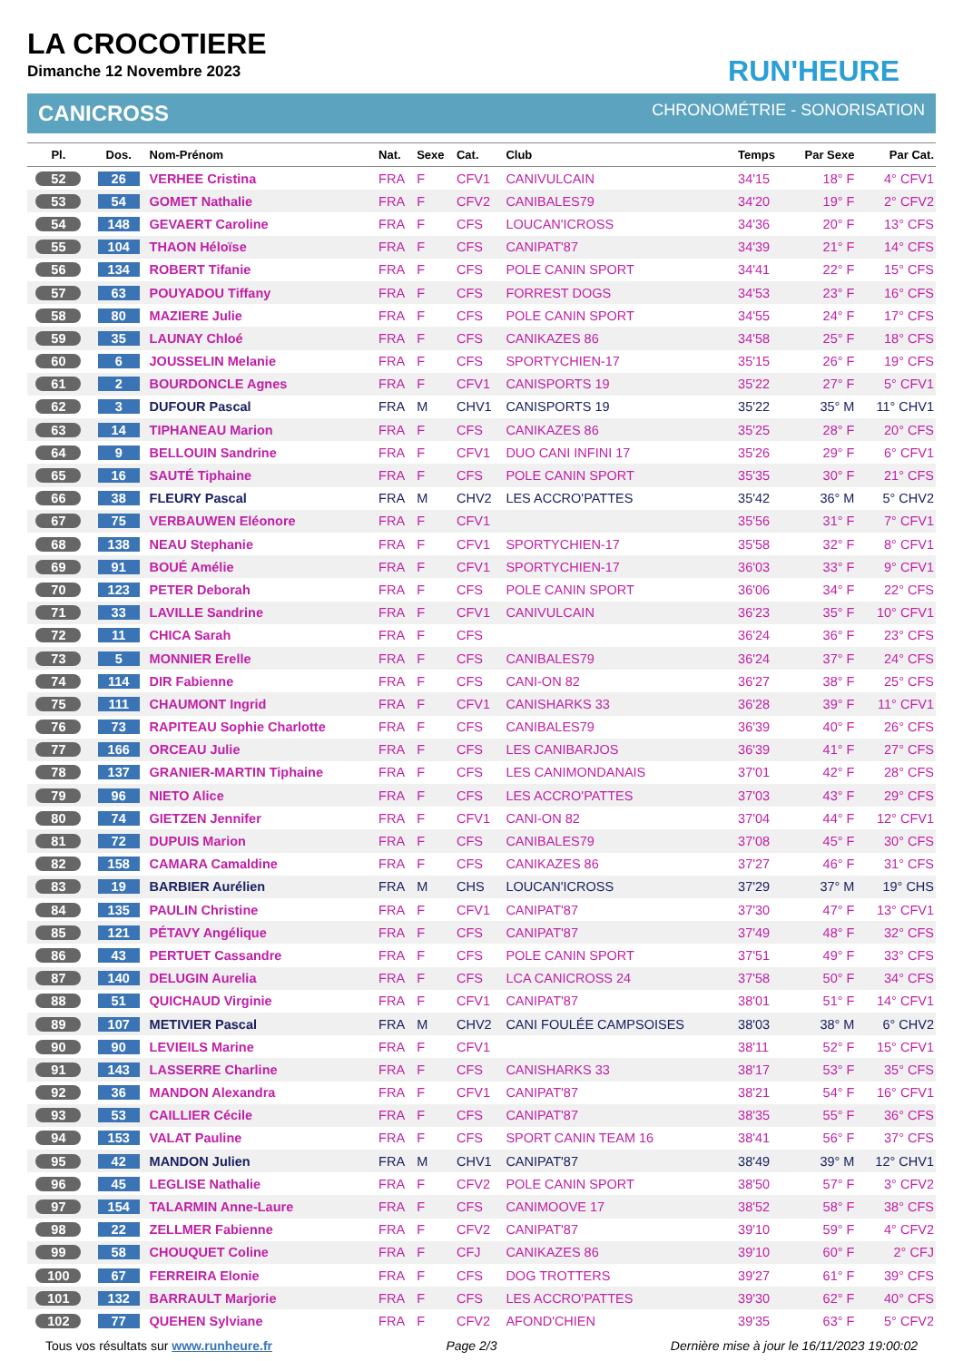LA CROCOTIERE
Dimanche 12 Novembre 2023
RUN'HEURE
CANICROSS CHRONOMÉTRIE - SONORISATION
| Pl. | Dos. | Nom-Prénom | Nat. | Sexe | Cat. | Club | Temps | Par Sexe | Par Cat. |
| --- | --- | --- | --- | --- | --- | --- | --- | --- | --- |
| 52 | 26 | VERHEE Cristina | FRA | F | CFV1 | CANIVULCAIN | 34'15 | 18° F | 4° CFV1 |
| 53 | 54 | GOMET Nathalie | FRA | F | CFV2 | CANIBALES79 | 34'20 | 19° F | 2° CFV2 |
| 54 | 148 | GEVAERT Caroline | FRA | F | CFS | LOUCAN'ICROSS | 34'36 | 20° F | 13° CFS |
| 55 | 104 | THAON Héloïse | FRA | F | CFS | CANIPAT'87 | 34'39 | 21° F | 14° CFS |
| 56 | 134 | ROBERT Tifanie | FRA | F | CFS | POLE CANIN SPORT | 34'41 | 22° F | 15° CFS |
| 57 | 63 | POUYADOU Tiffany | FRA | F | CFS | FORREST DOGS | 34'53 | 23° F | 16° CFS |
| 58 | 80 | MAZIERE Julie | FRA | F | CFS | POLE CANIN SPORT | 34'55 | 24° F | 17° CFS |
| 59 | 35 | LAUNAY Chloé | FRA | F | CFS | CANIKAZES 86 | 34'58 | 25° F | 18° CFS |
| 60 | 6 | JOUSSELIN Melanie | FRA | F | CFS | SPORTYCHIEN-17 | 35'15 | 26° F | 19° CFS |
| 61 | 2 | BOURDONCLE Agnes | FRA | F | CFV1 | CANISPORTS 19 | 35'22 | 27° F | 5° CFV1 |
| 62 | 3 | DUFOUR Pascal | FRA | M | CHV1 | CANISPORTS 19 | 35'22 | 35° M | 11° CHV1 |
| 63 | 14 | TIPHANEAU Marion | FRA | F | CFS | CANIKAZES 86 | 35'25 | 28° F | 20° CFS |
| 64 | 9 | BELLOUIN Sandrine | FRA | F | CFV1 | DUO CANI INFINI 17 | 35'26 | 29° F | 6° CFV1 |
| 65 | 16 | SAUTÉ Tiphaine | FRA | F | CFS | POLE CANIN SPORT | 35'35 | 30° F | 21° CFS |
| 66 | 38 | FLEURY Pascal | FRA | M | CHV2 | LES ACCRO'PATTES | 35'42 | 36° M | 5° CHV2 |
| 67 | 75 | VERBAUWEN Eléonore | FRA | F | CFV1 | | 35'56 | 31° F | 7° CFV1 |
| 68 | 138 | NEAU Stephanie | FRA | F | CFV1 | SPORTYCHIEN-17 | 35'58 | 32° F | 8° CFV1 |
| 69 | 91 | BOUÉ Amélie | FRA | F | CFV1 | SPORTYCHIEN-17 | 36'03 | 33° F | 9° CFV1 |
| 70 | 123 | PETER Deborah | FRA | F | CFS | POLE CANIN SPORT | 36'06 | 34° F | 22° CFS |
| 71 | 33 | LAVILLE Sandrine | FRA | F | CFV1 | CANIVULCAIN | 36'23 | 35° F | 10° CFV1 |
| 72 | 11 | CHICA Sarah | FRA | F | CFS | | 36'24 | 36° F | 23° CFS |
| 73 | 5 | MONNIER Erelle | FRA | F | CFS | CANIBALES79 | 36'24 | 37° F | 24° CFS |
| 74 | 114 | DIR Fabienne | FRA | F | CFS | CANI-ON 82 | 36'27 | 38° F | 25° CFS |
| 75 | 111 | CHAUMONT Ingrid | FRA | F | CFV1 | CANISHARKS 33 | 36'28 | 39° F | 11° CFV1 |
| 76 | 73 | RAPITEAU Sophie Charlotte | FRA | F | CFS | CANIBALES79 | 36'39 | 40° F | 26° CFS |
| 77 | 166 | ORCEAU Julie | FRA | F | CFS | LES CANIBARJOS | 36'39 | 41° F | 27° CFS |
| 78 | 137 | GRANIER-MARTIN Tiphaine | FRA | F | CFS | LES CANIMONDANAIS | 37'01 | 42° F | 28° CFS |
| 79 | 96 | NIETO Alice | FRA | F | CFS | LES ACCRO'PATTES | 37'03 | 43° F | 29° CFS |
| 80 | 74 | GIETZEN Jennifer | FRA | F | CFV1 | CANI-ON 82 | 37'04 | 44° F | 12° CFV1 |
| 81 | 72 | DUPUIS Marion | FRA | F | CFS | CANIBALES79 | 37'08 | 45° F | 30° CFS |
| 82 | 158 | CAMARA Camaldine | FRA | F | CFS | CANIKAZES 86 | 37'27 | 46° F | 31° CFS |
| 83 | 19 | BARBIER Aurélien | FRA | M | CHS | LOUCAN'ICROSS | 37'29 | 37° M | 19° CHS |
| 84 | 135 | PAULIN Christine | FRA | F | CFV1 | CANIPAT'87 | 37'30 | 47° F | 13° CFV1 |
| 85 | 121 | PÉTAVY Angélique | FRA | F | CFS | CANIPAT'87 | 37'49 | 48° F | 32° CFS |
| 86 | 43 | PERTUET Cassandre | FRA | F | CFS | POLE CANIN SPORT | 37'51 | 49° F | 33° CFS |
| 87 | 140 | DELUGIN Aurelia | FRA | F | CFS | LCA CANICROSS 24 | 37'58 | 50° F | 34° CFS |
| 88 | 51 | QUICHAUD Virginie | FRA | F | CFV1 | CANIPAT'87 | 38'01 | 51° F | 14° CFV1 |
| 89 | 107 | METIVIER Pascal | FRA | M | CHV2 | CANI FOULÉE CAMPSOISES | 38'03 | 38° M | 6° CHV2 |
| 90 | 90 | LEVIEILS Marine | FRA | F | CFV1 | | 38'11 | 52° F | 15° CFV1 |
| 91 | 143 | LASSERRE Charline | FRA | F | CFS | CANISHARKS 33 | 38'17 | 53° F | 35° CFS |
| 92 | 36 | MANDON Alexandra | FRA | F | CFV1 | CANIPAT'87 | 38'21 | 54° F | 16° CFV1 |
| 93 | 53 | CAILLIER Cécile | FRA | F | CFS | CANIPAT'87 | 38'35 | 55° F | 36° CFS |
| 94 | 153 | VALAT Pauline | FRA | F | CFS | SPORT CANIN TEAM 16 | 38'41 | 56° F | 37° CFS |
| 95 | 42 | MANDON Julien | FRA | M | CHV1 | CANIPAT'87 | 38'49 | 39° M | 12° CHV1 |
| 96 | 45 | LEGLISE Nathalie | FRA | F | CFV2 | POLE CANIN SPORT | 38'50 | 57° F | 3° CFV2 |
| 97 | 154 | TALARMIN Anne-Laure | FRA | F | CFS | CANIMOOVE 17 | 38'52 | 58° F | 38° CFS |
| 98 | 22 | ZELLMER Fabienne | FRA | F | CFV2 | CANIPAT'87 | 39'10 | 59° F | 4° CFV2 |
| 99 | 58 | CHOUQUET Coline | FRA | F | CFJ | CANIKAZES 86 | 39'10 | 60° F | 2° CFJ |
| 100 | 67 | FERREIRA Elonie | FRA | F | CFS | DOG TROTTERS | 39'27 | 61° F | 39° CFS |
| 101 | 132 | BARRAULT Marjorie | FRA | F | CFS | LES ACCRO'PATTES | 39'30 | 62° F | 40° CFS |
| 102 | 77 | QUEHEN Sylviane | FRA | F | CFV2 | AFOND'CHIEN | 39'35 | 63° F | 5° CFV2 |
Tous vos résultats sur www.runheure.fr Page 2/3 Dernière mise à jour le 16/11/2023 19:00:02